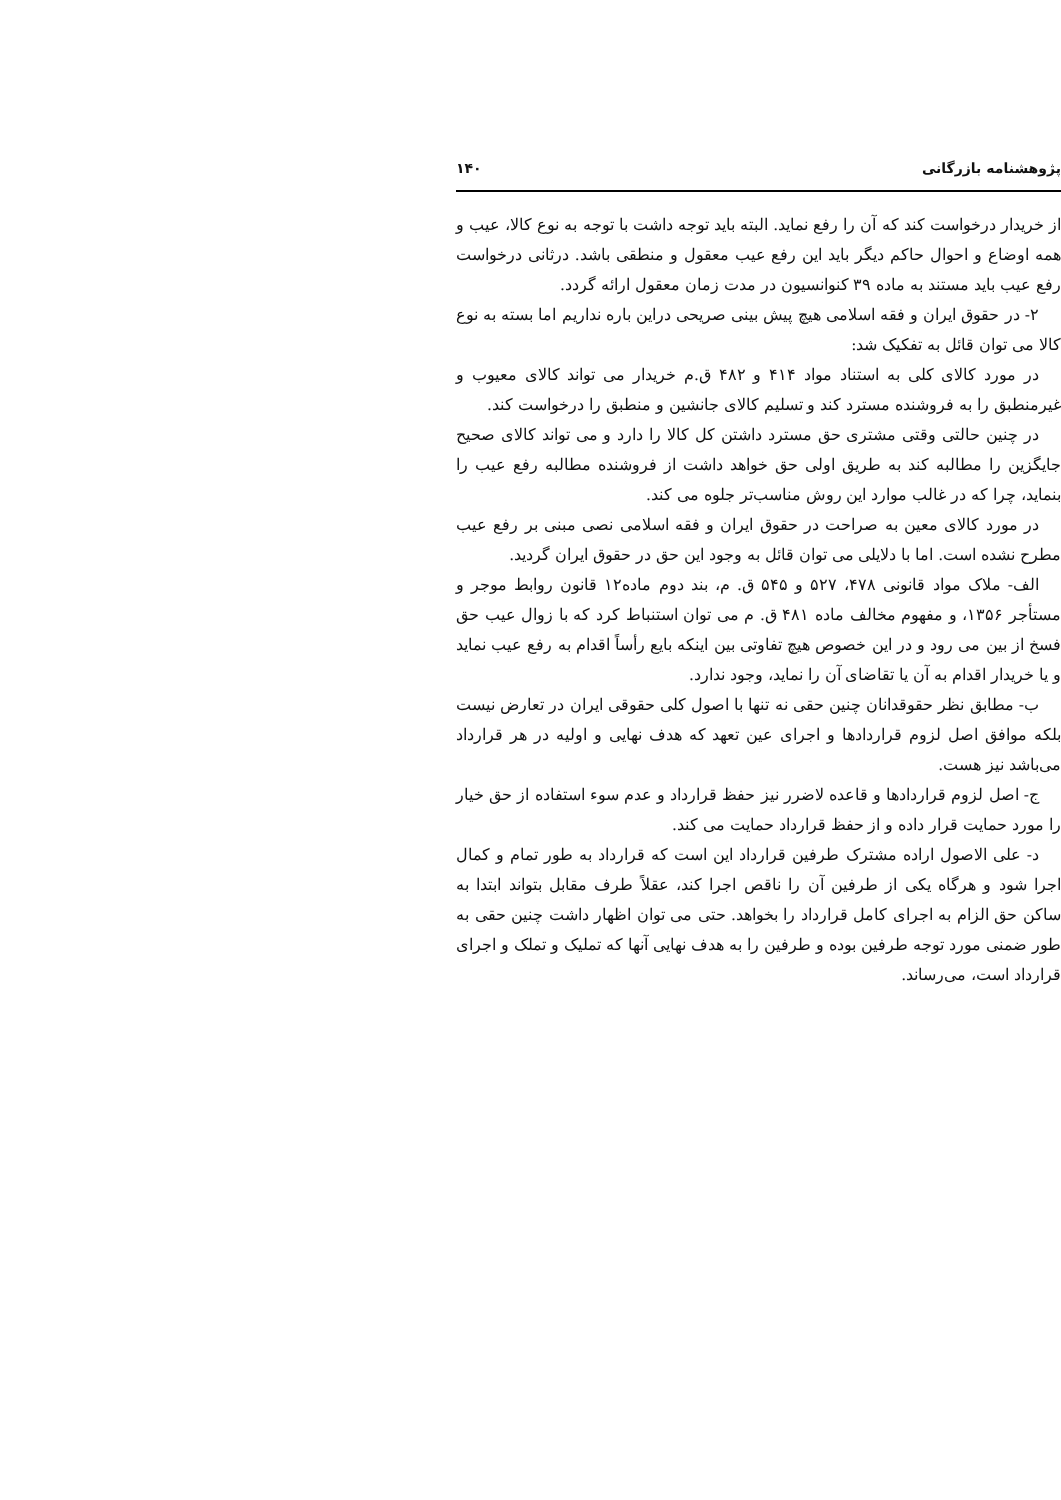پژوهشنامه بازرگانی ۱۴۰
از خریدار درخواست کند که آن را رفع نماید. البته باید توجه داشت با توجه به نوع کالا، عیب و همه اوضاع و احوال حاکم دیگر باید این رفع عیب معقول و منطقی باشد. درثانی درخواست رفع عیب باید مستند به ماده ۳۹ کنوانسیون در مدت زمان معقول ارائه گردد.
۲- در حقوق ایران و فقه اسلامی هیچ پیش بینی صریحی دراین باره نداریم اما بسته به نوع کالا می توان قائل به تفکیک شد:
در مورد کالای کلی به استناد مواد ۴۱۴ و ۴۸۲ ق.م خریدار می تواند کالای معیوب و غیرمنطبق را به فروشنده مسترد کند و تسلیم کالای جانشین و منطبق را درخواست کند.
در چنین حالتی وقتی مشتری حق مسترد داشتن کل کالا را دارد و می تواند کالای صحیح جایگزین را مطالبه کند به طریق اولی حق خواهد داشت از فروشنده مطالبه رفع عیب را بنماید، چرا که در غالب موارد این روش مناسب‌تر جلوه می کند.
در مورد کالای معین به صراحت در حقوق ایران و فقه اسلامی نصی مبنی بر رفع عیب مطرح نشده است. اما با دلایلی می توان قائل به وجود این حق در حقوق ایران گردید.
الف- ملاک مواد قانونی ۴۷۸، ۵۲۷ و ۵۴۵ ق. م، بند دوم ماده۱۲ قانون روابط موجر و مستأجر ۱۳۵۶، و مفهوم مخالف ماده ۴۸۱ ق. م می توان استنباط کرد که با زوال عیب حق فسخ از بین می رود و در این خصوص هیچ تفاوتی بین اینکه بایع رأساً اقدام به رفع عیب نماید و یا خریدار اقدام به آن یا تقاضای آن را نماید، وجود ندارد.
ب- مطابق نظر حقوقدانان چنین حقی نه تنها با اصول کلی حقوقی ایران در تعارض نیست بلکه موافق اصل لزوم قراردادها و اجرای عین تعهد که هدف نهایی و اولیه در هر قرارداد می‌باشد نیز هست.
ج- اصل لزوم قراردادها و قاعده لاضرر نیز حفظ قرارداد و عدم سوء استفاده از حق خیار را مورد حمایت قرار داده و از حفظ قرارداد حمایت می کند.
د- علی الاصول اراده مشترک طرفین قرارداد این است که قرارداد به طور تمام و کمال اجرا شود و هرگاه یکی از طرفین آن را ناقص اجرا کند، عقلاً طرف مقابل بتواند ابتدا به ساکن حق الزام به اجرای کامل قرارداد را بخواهد. حتی می توان اظهار داشت چنین حقی به طور ضمنی مورد توجه طرفین بوده و طرفین را به هدف نهایی آنها که تملیک و تملک و اجرای قرارداد است، می‌رساند.